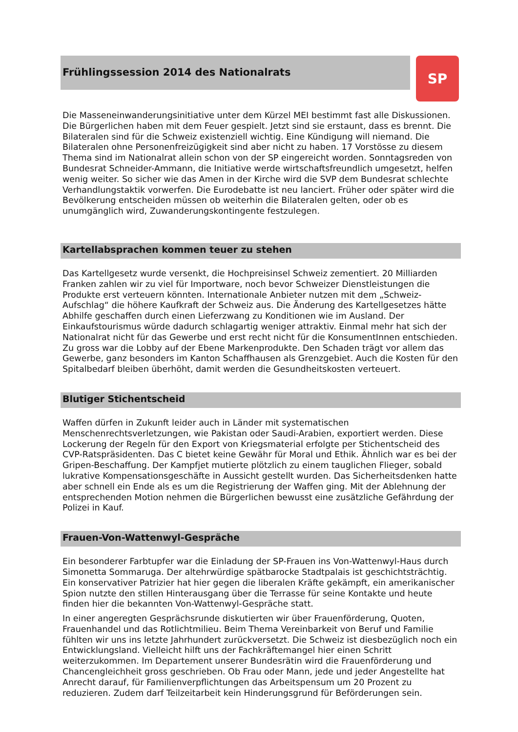Frühlingssession 2014 des Nationalrats
SP
Die Masseneinwanderungsinitiative unter dem Kürzel MEI bestimmt fast alle Diskussionen. Die Bürgerlichen haben mit dem Feuer gespielt. Jetzt sind sie erstaunt, dass es brennt. Die Bilateralen sind für die Schweiz existenziell wichtig. Eine Kündigung will niemand. Die Bilateralen ohne Personenfreizügigkeit sind aber nicht zu haben. 17 Vorstösse zu diesem Thema sind im Nationalrat allein schon von der SP eingereicht worden. Sonntagsreden von Bundesrat Schneider-Ammann, die Initiative werde wirtschaftsfreundlich umgesetzt, helfen wenig weiter. So sicher wie das Amen in der Kirche wird die SVP dem Bundesrat schlechte Verhandlungstaktik vorwerfen. Die Eurodebatte ist neu lanciert. Früher oder später wird die Bevölkerung entscheiden müssen ob weiterhin die Bilateralen gelten, oder ob es unumgänglich wird, Zuwanderungskontingente festzulegen.
Kartellabsprachen kommen teuer zu stehen
Das Kartellgesetz wurde versenkt, die Hochpreisinsel Schweiz zementiert. 20 Milliarden Franken zahlen wir zu viel für Importware, noch bevor Schweizer Dienstleistungen die Produkte erst verteuern könnten. Internationale Anbieter nutzen mit dem „Schweiz-Aufschlag“ die höhere Kaufkraft der Schweiz aus. Die Änderung des Kartellgesetzes hätte Abhilfe geschaffen durch einen Lieferzwang zu Konditionen wie im Ausland. Der Einkaufstourismus würde dadurch schlagartig weniger attraktiv. Einmal mehr hat sich der Nationalrat nicht für das Gewerbe und erst recht nicht für die KonsumentInnen entschieden. Zu gross war die Lobby auf der Ebene Markenprodukte. Den Schaden trägt vor allem das Gewerbe, ganz besonders im Kanton Schaffhausen als Grenzgebiet. Auch die Kosten für den Spitalbedarf bleiben überhöht, damit werden die Gesundheitskosten verteuert.
Blutiger Stichentscheid
Waffen dürfen in Zukunft leider auch in Länder mit systematischen Menschenrechtsverletzungen, wie Pakistan oder Saudi-Arabien, exportiert werden. Diese Lockerung der Regeln für den Export von Kriegsmaterial erfolgte per Stichentscheid des CVP-Ratspräsidenten. Das C bietet keine Gewähr für Moral und Ethik. Ähnlich war es bei der Gripen-Beschaffung. Der Kampfjet mutierte plötzlich zu einem tauglichen Flieger, sobald lukrative Kompensationsgeschäfte in Aussicht gestellt wurden. Das Sicherheitsdenken hatte aber schnell ein Ende als es um die Registrierung der Waffen ging. Mit der Ablehnung der entsprechenden Motion nehmen die Bürgerlichen bewusst eine zusätzliche Gefährdung der Polizei in Kauf.
Frauen-Von-Wattenwyl-Gespräche
Ein besonderer Farbtupfer war die Einladung der SP-Frauen ins Von-Wattenwyl-Haus durch Simonetta Sommaruga. Der altehrwürdige spätbarocke Stadtpalais ist geschichtsträchtig. Ein konservativer Patrizier hat hier gegen die liberalen Kräfte gekämpft, ein amerikanischer Spion nutzte den stillen Hinterausgang über die Terrasse für seine Kontakte und heute finden hier die bekannten Von-Wattenwyl-Gespräche statt.
In einer angeregten Gesprächsrunde diskutierten wir über Frauenförderung, Quoten, Frauenhandel und das Rotlichtmilieu. Beim Thema Vereinbarkeit von Beruf und Familie fühlten wir uns ins letzte Jahrhundert zurückversetzt. Die Schweiz ist diesbezüglich noch ein Entwicklungsland. Vielleicht hilft uns der Fachkräftemangel hier einen Schritt weiterzukommen. Im Departement unserer Bundesrätin wird die Frauenförderung und Chancengleichheit gross geschrieben. Ob Frau oder Mann, jede und jeder Angestellte hat Anrecht darauf, für Familienverpflichtungen das Arbeitspensum um 20 Prozent zu reduzieren. Zudem darf Teilzeitarbeit kein Hinderungsgrund für Beförderungen sein.